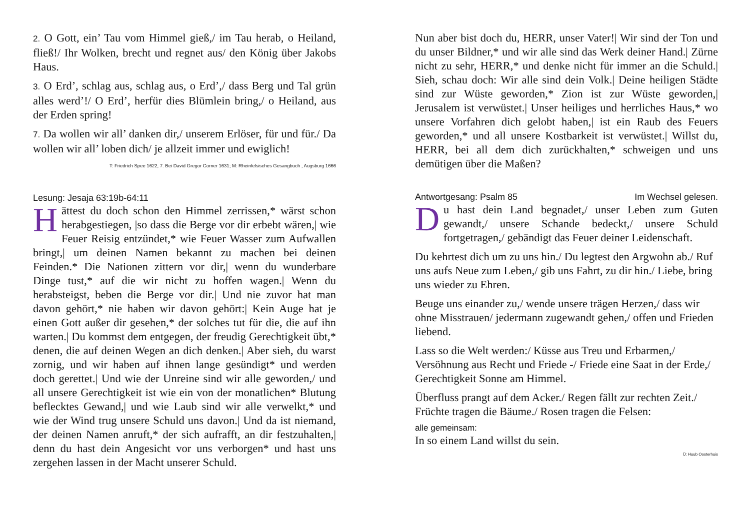2. O Gott, ein’ Tau vom Himmel gieß,/ im Tau herab, o Heiland, fließ!/ Ihr Wolken, brecht und regnet aus/ den König über Jakobs Haus.
3. O Erd’, schlag aus, schlag aus, o Erd’,/ dass Berg und Tal grün alles werd’!/ O Erd’, herfür dies Blümlein bring,/ o Heiland, aus der Erden spring!
7. Da wollen wir all’ danken dir,/ unserem Erlöser, für und für./ Da wollen wir all’ loben dich/ je allzeit immer und ewiglich!
T: Friedrich Spee 1622, 7. Bei David Gregor Corner 1631; M: Rheinfelsisches Gesangbuch , Augsburg 1666
Lesung: Jesaja 63:19b-64:11
Hättest du doch schon den Himmel zerrissen,* wärst schon herabgestiegen, |so dass die Berge vor dir erbebt wären,| wie Feuer Reisig entzündet,* wie Feuer Wasser zum Aufwallen bringt,| um deinen Namen bekannt zu machen bei deinen Feinden.* Die Nationen zittern vor dir,| wenn du wunderbare Dinge tust,* auf die wir nicht zu hoffen wagen.| Wenn du herabsteigst, beben die Berge vor dir.| Und nie zuvor hat man davon gehört,* nie haben wir davon gehört:| Kein Auge hat je einen Gott außer dir gesehen,* der solches tut für die, die auf ihn warten.| Du kommst dem entgegen, der freudig Gerechtigkeit übt,* denen, die auf deinen Wegen an dich denken.| Aber sieh, du warst zornig, und wir haben auf ihnen lange gesündigt* und werden doch gerettet.| Und wie der Unreine sind wir alle geworden,/ und all unsere Gerechtigkeit ist wie ein von der monatlichen* Blutung beflecktes Gewand,| und wie Laub sind wir alle verwelkt,* und wie der Wind trug unsere Schuld uns davon.| Und da ist niemand, der deinen Namen anruft,* der sich aufrafft, an dir festzuhalten,| denn du hast dein Angesicht vor uns verborgen* und hast uns zergehen lassen in der Macht unserer Schuld.
Nun aber bist doch du, HERR, unser Vater!| Wir sind der Ton und du unser Bildner,* und wir alle sind das Werk deiner Hand.| Zürne nicht zu sehr, HERR,* und denke nicht für immer an die Schuld.| Sieh, schau doch: Wir alle sind dein Volk.| Deine heiligen Städte sind zur Wüste geworden,* Zion ist zur Wüste geworden,| Jerusalem ist verwüstet.| Unser heiliges und herrliches Haus,* wo unsere Vorfahren dich gelobt haben,| ist ein Raub des Feuers geworden,* und all unsere Kostbarkeit ist verwüstet.| Willst du, HERR, bei all dem dich zurückhalten,* schweigen und uns demütigen über die Maßen?
Antwortgesang: Psalm 85 Im Wechsel gelesen.
Du hast dein Land begnadet,/ unser Leben zum Guten gewandt,/ unsere Schande bedeckt,/ unsere Schuld fortgetragen,/ gebändigt das Feuer deiner Leidenschaft.
Du kehrtest dich um zu uns hin./ Du legtest den Argwohn ab./ Ruf uns aufs Neue zum Leben,/ gib uns Fahrt, zu dir hin./ Liebe, bring uns wieder zu Ehren.
Beuge uns einander zu,/ wende unsere trägen Herzen,/ dass wir ohne Misstrauen/ jedermann zugewandt gehen,/ offen und Frieden liebend.
Lass so die Welt werden:/ Küsse aus Treu und Erbarmen,/ Versöhnung aus Recht und Friede -/ Friede eine Saat in der Erde,/ Gerechtigkeit Sonne am Himmel.
Überfluss prangt auf dem Acker./ Regen fällt zur rechten Zeit./ Früchte tragen die Bäume./ Rosen tragen die Felsen:
alle gemeinsam:
In so einem Land willst du sein.
Ü: Huub Oosterhuis